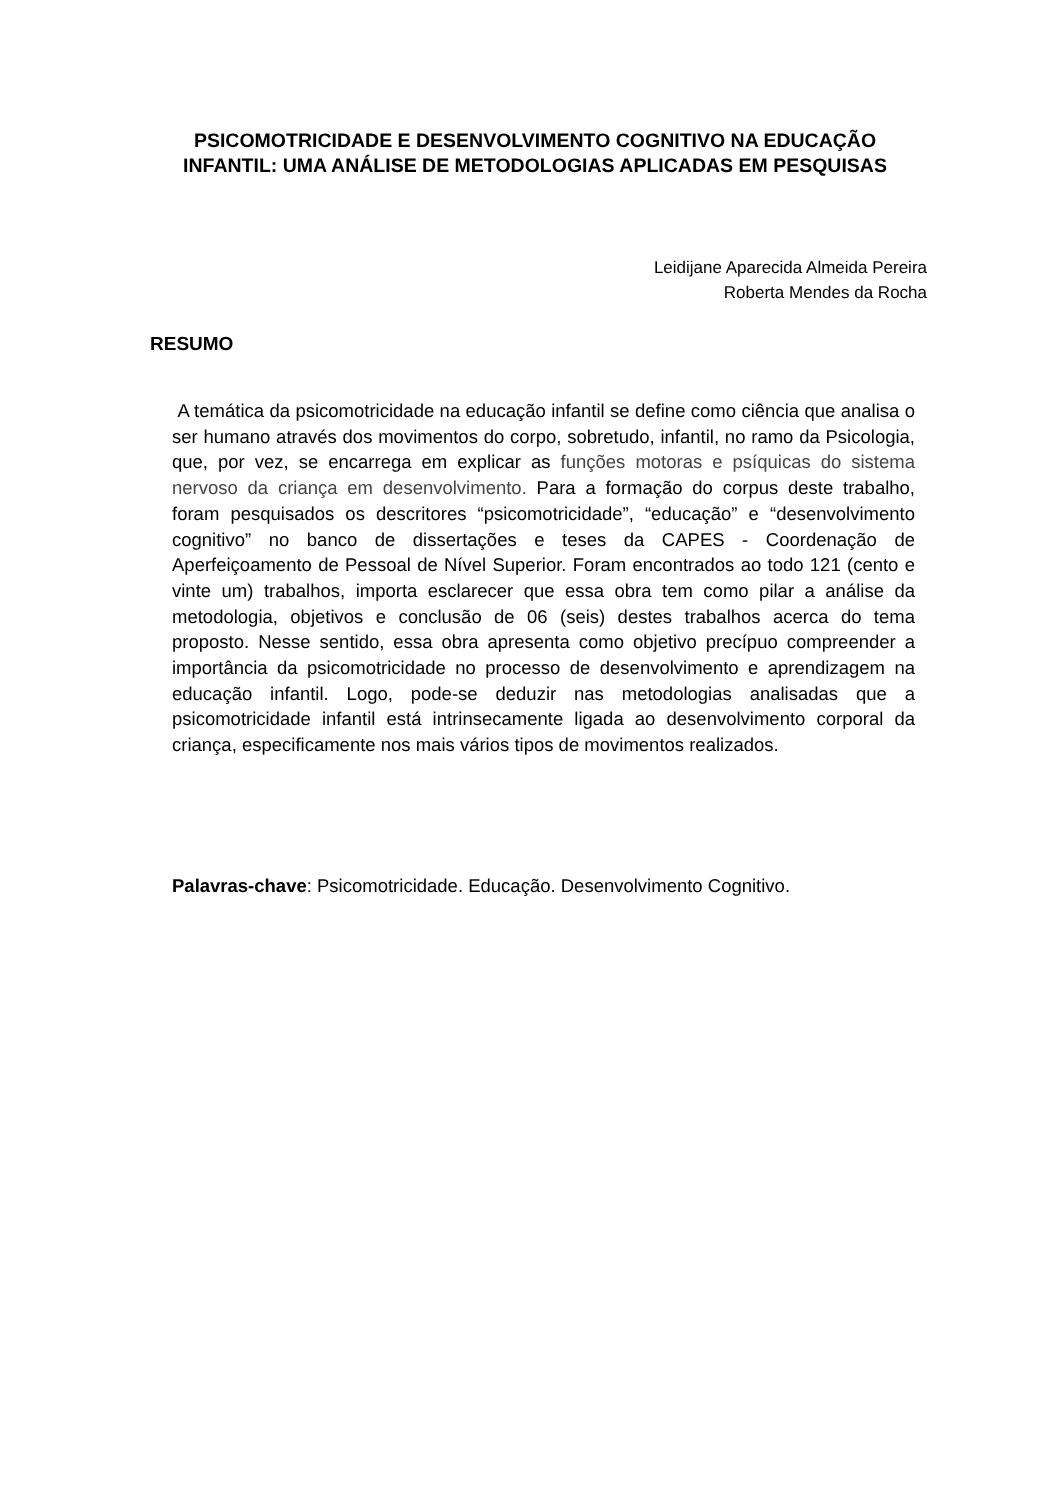PSICOMOTRICIDADE E DESENVOLVIMENTO COGNITIVO NA EDUCAÇÃO INFANTIL: UMA ANÁLISE DE METODOLOGIAS APLICADAS EM PESQUISAS
Leidijane Aparecida Almeida Pereira
Roberta Mendes da Rocha
RESUMO
A temática da psicomotricidade na educação infantil se define como ciência que analisa o ser humano através dos movimentos do corpo, sobretudo, infantil, no ramo da Psicologia, que, por vez, se encarrega em explicar as funções motoras e psíquicas do sistema nervoso da criança em desenvolvimento. Para a formação do corpus deste trabalho, foram pesquisados os descritores “psicomotricidade”, “educação” e “desenvolvimento cognitivo” no banco de dissertações e teses da CAPES - Coordenação de Aperfeiçoamento de Pessoal de Nível Superior. Foram encontrados ao todo 121 (cento e vinte um) trabalhos, importa esclarecer que essa obra tem como pilar a análise da metodologia, objetivos e conclusão de 06 (seis) destes trabalhos acerca do tema proposto. Nesse sentido, essa obra apresenta como objetivo precípuo compreender a importância da psicomotricidade no processo de desenvolvimento e aprendizagem na educação infantil. Logo, pode-se deduzir nas metodologias analisadas que a psicomotricidade infantil está intrinsecamente ligada ao desenvolvimento corporal da criança, especificamente nos mais vários tipos de movimentos realizados.
Palavras-chave: Psicomotricidade. Educação. Desenvolvimento Cognitivo.